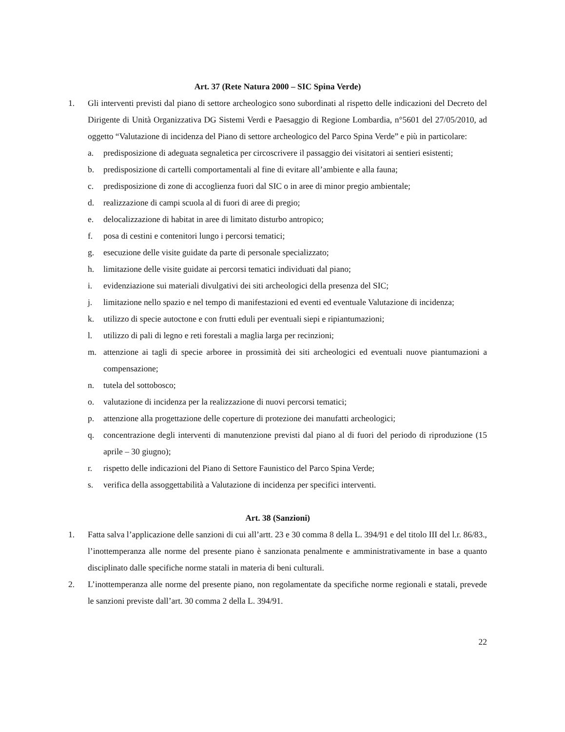Art. 37 (Rete Natura 2000 – SIC Spina Verde)
1. Gli interventi previsti dal piano di settore archeologico sono subordinati al rispetto delle indicazioni del Decreto del Dirigente di Unità Organizzativa DG Sistemi Verdi e Paesaggio di Regione Lombardia, n°5601 del 27/05/2010, ad oggetto “Valutazione di incidenza del Piano di settore archeologico del Parco Spina Verde” e più in particolare:
a. predisposizione di adeguata segnaletica per circoscrivere il passaggio dei visitatori ai sentieri esistenti;
b. predisposizione di cartelli comportamentali al fine di evitare all’ambiente e alla fauna;
c. predisposizione di zone di accoglienza fuori dal SIC o in aree di minor pregio ambientale;
d. realizzazione di campi scuola al di fuori di aree di pregio;
e. delocalizzazione di habitat in aree di limitato disturbo antropico;
f. posa di cestini e contenitori lungo i percorsi tematici;
g. esecuzione delle visite guidate da parte di personale specializzato;
h. limitazione delle visite guidate ai percorsi tematici individuati dal piano;
i. evidenziazione sui materiali divulgativi dei siti archeologici della presenza del SIC;
j. limitazione nello spazio e nel tempo di manifestazioni ed eventi ed eventuale Valutazione di incidenza;
k. utilizzo di specie autoctone e con frutti eduli per eventuali siepi e ripiantumazioni;
l. utilizzo di pali di legno e reti forestali a maglia larga per recinzioni;
m. attenzione ai tagli di specie arboree in prossimità dei siti archeologici ed eventuali nuove piantumazioni a compensazione;
n. tutela del sottobosco;
o. valutazione di incidenza per la realizzazione di nuovi percorsi tematici;
p. attenzione alla progettazione delle coperture di protezione dei manufatti archeologici;
q. concentrazione degli interventi di manutenzione previsti dal piano al di fuori del periodo di riproduzione (15 aprile – 30 giugno);
r. rispetto delle indicazioni del Piano di Settore Faunistico del Parco Spina Verde;
s. verifica della assoggettabilità a Valutazione di incidenza per specifici interventi.
Art. 38 (Sanzioni)
1. Fatta salva l’applicazione delle sanzioni di cui all’artt. 23 e 30 comma 8 della L. 394/91 e del titolo III del l.r. 86/83., l’inottemperanza alle norme del presente piano è sanzionata penalmente e amministrativamente in base a quanto disciplinato dalle specifiche norme statali in materia di beni culturali.
2. L’inottemperanza alle norme del presente piano, non regolamentate da specifiche norme regionali e statali, prevede le sanzioni previste dall’art. 30 comma 2 della L. 394/91.
22